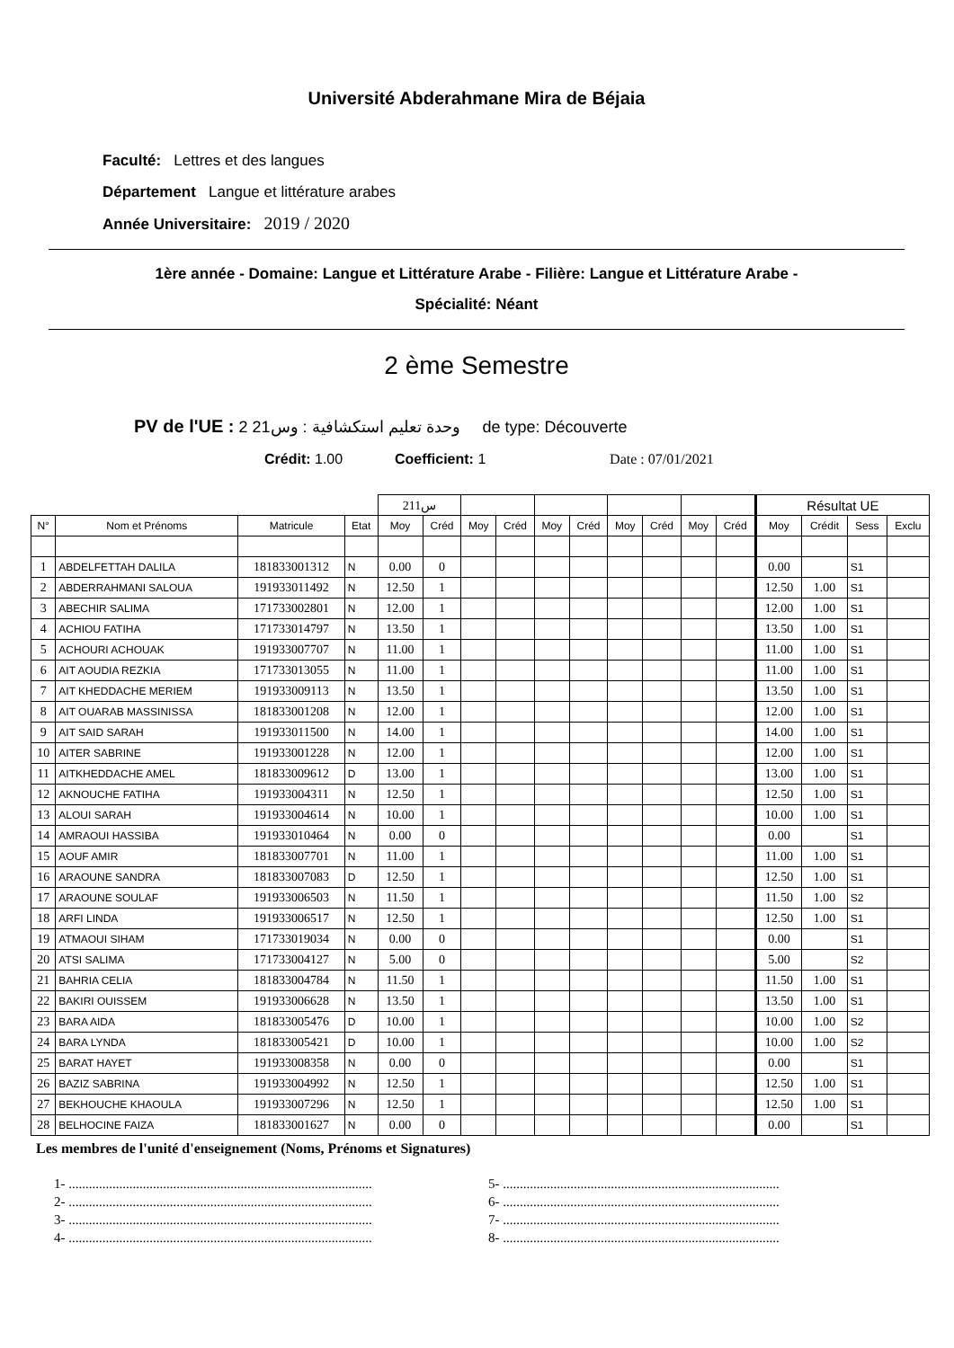Université Abderahmane Mira de Béjaia
Faculté: Lettres et des langues
Département Langue et littérature arabes
Année Universitaire: 2019 / 2020
1ère année - Domaine: Langue et Littérature Arabe - Filière: Langue et Littérature Arabe -
Spécialité: Néant
2 ème Semestre
PV de l'UE : 2 وحدة تعليم استكشافية : وس21 de type: Découverte
Crédit: 1.00 Coefficient: 1 Date : 07/01/2021
| | | | | س211 | | | | | | | | | | Résultat UE | | | |
| N° | Nom et Prénoms | Matricule | Etat | Moy | Créd | Moy | Créd | Moy | Créd | Moy | Créd | Moy | Créd | Moy | Crédit | Sess | Exclu |
| 1 | ABDELFETTAH DALILA | 181833001312 | N | 0.00 | 0 | | | | | | | | | 0.00 | | S1 | |
| 2 | ABDERRAHMANI SALOUA | 191933011492 | N | 12.50 | 1 | | | | | | | | | 12.50 | 1.00 | S1 | |
| 3 | ABECHIR SALIMA | 171733002801 | N | 12.00 | 1 | | | | | | | | | 12.00 | 1.00 | S1 | |
| 4 | ACHIOU FATIHA | 171733014797 | N | 13.50 | 1 | | | | | | | | | 13.50 | 1.00 | S1 | |
| 5 | ACHOURI ACHOUAK | 191933007707 | N | 11.00 | 1 | | | | | | | | | 11.00 | 1.00 | S1 | |
| 6 | AIT AOUDIA REZKIA | 171733013055 | N | 11.00 | 1 | | | | | | | | | 11.00 | 1.00 | S1 | |
| 7 | AIT KHEDDACHE MERIEM | 191933009113 | N | 13.50 | 1 | | | | | | | | | 13.50 | 1.00 | S1 | |
| 8 | AIT OUARAB MASSINISSA | 181833001208 | N | 12.00 | 1 | | | | | | | | | 12.00 | 1.00 | S1 | |
| 9 | AIT SAID SARAH | 191933011500 | N | 14.00 | 1 | | | | | | | | | 14.00 | 1.00 | S1 | |
| 10 | AITER SABRINE | 191933001228 | N | 12.00 | 1 | | | | | | | | | 12.00 | 1.00 | S1 | |
| 11 | AITKHEDDACHE AMEL | 181833009612 | D | 13.00 | 1 | | | | | | | | | 13.00 | 1.00 | S1 | |
| 12 | AKNOUCHE FATIHA | 191933004311 | N | 12.50 | 1 | | | | | | | | | 12.50 | 1.00 | S1 | |
| 13 | ALOUI SARAH | 191933004614 | N | 10.00 | 1 | | | | | | | | | 10.00 | 1.00 | S1 | |
| 14 | AMRAOUI HASSIBA | 191933010464 | N | 0.00 | 0 | | | | | | | | | 0.00 | | S1 | |
| 15 | AOUF AMIR | 181833007701 | N | 11.00 | 1 | | | | | | | | | 11.00 | 1.00 | S1 | |
| 16 | ARAOUNE SANDRA | 181833007083 | D | 12.50 | 1 | | | | | | | | | 12.50 | 1.00 | S1 | |
| 17 | ARAOUNE SOULAF | 191933006503 | N | 11.50 | 1 | | | | | | | | | 11.50 | 1.00 | S2 | |
| 18 | ARFI LINDA | 191933006517 | N | 12.50 | 1 | | | | | | | | | 12.50 | 1.00 | S1 | |
| 19 | ATMAOUI SIHAM | 171733019034 | N | 0.00 | 0 | | | | | | | | | 0.00 | | S1 | |
| 20 | ATSI SALIMA | 171733004127 | N | 5.00 | 0 | | | | | | | | | 5.00 | | S2 | |
| 21 | BAHRIA CELIA | 181833004784 | N | 11.50 | 1 | | | | | | | | | 11.50 | 1.00 | S1 | |
| 22 | BAKIRI OUISSEM | 191933006628 | N | 13.50 | 1 | | | | | | | | | 13.50 | 1.00 | S1 | |
| 23 | BARA AIDA | 181833005476 | D | 10.00 | 1 | | | | | | | | | 10.00 | 1.00 | S2 | |
| 24 | BARA LYNDA | 181833005421 | D | 10.00 | 1 | | | | | | | | | 10.00 | 1.00 | S2 | |
| 25 | BARAT HAYET | 191933008358 | N | 0.00 | 0 | | | | | | | | | 0.00 | | S1 | |
| 26 | BAZIZ SABRINA | 191933004992 | N | 12.50 | 1 | | | | | | | | | 12.50 | 1.00 | S1 | |
| 27 | BEKHOUCHE KHAOULA | 191933007296 | N | 12.50 | 1 | | | | | | | | | 12.50 | 1.00 | S1 | |
| 28 | BELHOCINE FAIZA | 181833001627 | N | 0.00 | 0 | | | | | | | | | 0.00 | | S1 | |
Les membres de l'unité d'enseignement (Noms, Prénoms et Signatures)
1- ..........................................................................................
2- ..........................................................................................
3- ..........................................................................................
4- ..........................................................................................
5- ..................................................................................
6- ..................................................................................
7- ..................................................................................
8- ..................................................................................